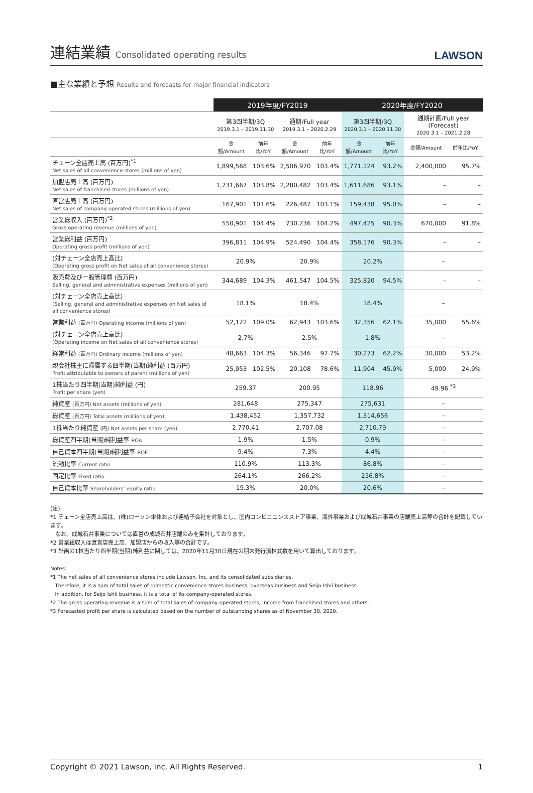連結業績 Consolidated operating results
LAWSON
■主な業績と予想 Results and forecasts for major financial indicators
| | 2019年度/FY2019 | | | | 2020年度/FY2020 | | | |
| --- | --- | --- | --- | --- | --- | --- | --- | --- |
| | 第3四半期/3Q 2019.3.1 – 2019.11.30 | | 通期/Full year 2019.3.1 – 2020.2.29 | | 第3四半期/3Q 2020.3.1 – 2020.11.30 | | 通期計画/Full year (Forecast) 2020.3.1 – 2021.2.28 | |
| | 金額/Amount | 前年比/YoY | 金額/Amount | 前年比/YoY | 金額/Amount | 前年比/YoY | 金額/Amount | 前年比/YoY |
| チェーン全店売上高 (百万円)<sup>*1</sup> Net sales of all convenience stores (millions of yen) | 1,899,568 | 103.6% | 2,506,970 | 103.4% | 1,771,124 | 93.2% | 2,400,000 | 95.7% |
| 加盟店売上高 (百万円) Net sales of franchised stores (millions of yen) | 1,731,667 | 103.8% | 2,280,482 | 103.4% | 1,611,686 | 93.1% | – | – |
| 直営店売上高 (百万円) Net sales of company-operated stores (millions of yen) | 167,901 | 101.6% | 226,487 | 103.1% | 159,438 | 95.0% | – | – |
| 営業総収入 (百万円)<sup>*2</sup> Gross operating revenue (millions of yen) | 550,901 | 104.4% | 730,236 | 104.2% | 497,425 | 90.3% | 670,000 | 91.8% |
| 営業総利益 (百万円) Operating gross profit (millions of yen) | 396,811 | 104.9% | 524,490 | 104.4% | 358,176 | 90.3% | – | – |
| (対チェーン全店売上高比) (Operating gross profit on Net sales of all convenience stores) | 20.9% | | 20.9% | | 20.2% | | – | |
| 販売費及び一般管理費 (百万円) Selling, general and administrative expenses (millions of yen) | 344,689 | 104.3% | 461,547 | 104.5% | 325,820 | 94.5% | – | – |
| (対チェーン全店売上高比) (Selling, general and administrative expenses on Net sales of all convenience stores) | 18.1% | | 18.4% | | 18.4% | | – | |
| 営業利益 (百万円) Operating income (millions of yen) | 52,122 | 109.0% | 62,943 | 103.6% | 32,356 | 62.1% | 35,000 | 55.6% |
| (対チェーン全店売上高比) (Operating income on Net sales of all convenience stores) | 2.7% | | 2.5% | | 1.8% | | – | |
| 経常利益 (百万円) Ordinary income (millions of yen) | 48,663 | 104.3% | 56,346 | 97.7% | 30,273 | 62.2% | 30,000 | 53.2% |
| 親会社株主に帰属する四半期(当期)純利益 (百万円) Profit attributable to owners of parent (millions of yen) | 25,953 | 102.5% | 20,108 | 78.6% | 11,904 | 45.9% | 5,000 | 24.9% |
| 1株当たり四半期(当期)純利益 (円) Profit per share (yen) | 259.37 | | 200.95 | | 118.96 | | 49.96 <sup>*3</sup> | |
| 純資産 (百万円) Net assets (millions of yen) | 281,648 | | 275,347 | | 275,631 | | – | |
| 総資産 (百万円) Total assets (millions of yen) | 1,438,452 | | 1,357,732 | | 1,314,656 | | – | |
| 1株当たり純資産 (円) Net assets per share (yen) | 2,770.41 | | 2,707.08 | | 2,710.79 | | – | |
| 総資産四半期(当期)純利益率 ROA | 1.9% | | 1.5% | | 0.9% | | – | |
| 自己資本四半期(当期)純利益率 ROE | 9.4% | | 7.3% | | 4.4% | | – | |
| 流動比率 Current ratio | 110.9% | | 113.3% | | 86.8% | | – | |
| 固定比率 Fixed ratio | 264.1% | | 266.2% | | 256.8% | | – | |
| 自己資本比率 Shareholders' equity ratio | 19.3% | | 20.0% | | 20.6% | | – | |
(注)
*1 チェーン全店売上高は、(株)ローソン単体および連結子会社を対象とし、国内コンビニエンスストア事業、海外事業および成城石井事業の店舗売上高等の合計を記載しています。
なお、成城石井事業については直営の成城石井店舗のみを集計しております。
*2 営業総収入は直営店売上高、加盟店からの収入等の合計です。
*3 計画の1株当たり四半期(当期)純利益に関しては、2020年11月30日現在の期末発行済株式数を用いて算出しております。
Notes:
*1 The net sales of all convenience stores include Lawson, Inc. and its consolidated subsidiaries.
Therefore, it is a sum of total sales of domestic convenience stores business, overseas business and Seijo Ishii business.
In addition, for Seijo Ishii business, it is a total of its company-operated stores.
*2 The gross operating revenue is a sum of total sales of company-operated stores, income from franchised stores and others.
*3 Forecasted profit per share is calculated based on the number of outstanding shares as of November 30, 2020.
Copyright © 2021 Lawson, Inc. All Rights Reserved. 1